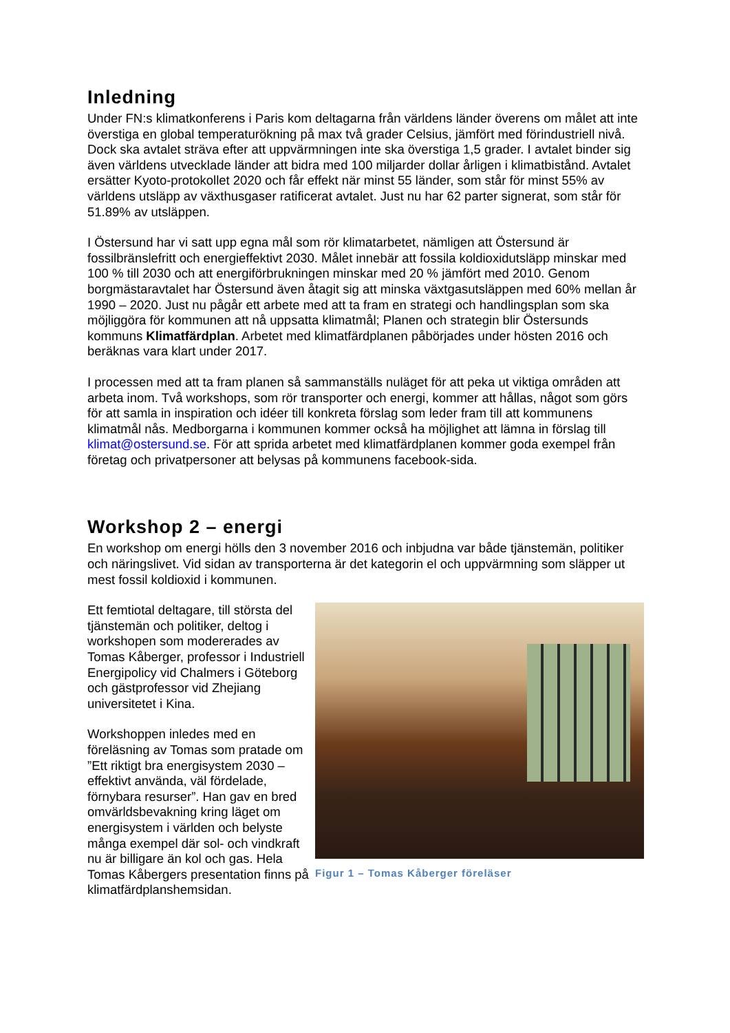Inledning
Under FN:s klimatkonferens i Paris kom deltagarna från världens länder överens om målet att inte överstiga en global temperaturökning på max två grader Celsius, jämfört med förindustriell nivå. Dock ska avtalet sträva efter att uppvärmningen inte ska överstiga 1,5 grader. I avtalet binder sig även världens utvecklade länder att bidra med 100 miljarder dollar årligen i klimatbistånd. Avtalet ersätter Kyoto-protokollet 2020 och får effekt när minst 55 länder, som står för minst 55% av världens utsläpp av växthusgaser ratificerat avtalet. Just nu har 62 parter signerat, som står för 51.89% av utsläppen.
I Östersund har vi satt upp egna mål som rör klimatarbetet, nämligen att Östersund är fossilbränslefritt och energieffektivt 2030. Målet innebär att fossila koldioxidutsläpp minskar med 100 % till 2030 och att energiförbrukningen minskar med 20 % jämfört med 2010. Genom borgmästaravtalet har Östersund även åtagit sig att minska växtgasutsläppen med 60% mellan år 1990 – 2020. Just nu pågår ett arbete med att ta fram en strategi och handlingsplan som ska möjliggöra för kommunen att nå uppsatta klimatmål; Planen och strategin blir Östersunds kommuns Klimatfärdplan. Arbetet med klimatfärdplanen påbörjades under hösten 2016 och beräknas vara klart under 2017.
I processen med att ta fram planen så sammanställs nuläget för att peka ut viktiga områden att arbeta inom. Två workshops, som rör transporter och energi, kommer att hållas, något som görs för att samla in inspiration och idéer till konkreta förslag som leder fram till att kommunens klimatmål nås. Medborgarna i kommunen kommer också ha möjlighet att lämna in förslag till klimat@ostersund.se. För att sprida arbetet med klimatfärdplanen kommer goda exempel från företag och privatpersoner att belysas på kommunens facebook-sida.
Workshop 2 – energi
En workshop om energi hölls den 3 november 2016 och inbjudna var både tjänstemän, politiker och näringslivet. Vid sidan av transporterna är det kategorin el och uppvärmning som släpper ut mest fossil koldioxid i kommunen.
Ett femtiotal deltagare, till största del tjänstemän och politiker, deltog i workshopen som modererades av Tomas Kåberger, professor i Industriell Energipolicy vid Chalmers i Göteborg och gästprofessor vid Zhejiang universitetet i Kina.
Workshoppen inledes med en föreläsning av Tomas som pratade om ”Ett riktigt bra energisystem 2030 – effektivt använda, väl fördelade, förnybara resurser”. Han gav en bred omvärldsbevakning kring läget om energisystem i världen och belyste många exempel där sol- och vindkraft nu är billigare än kol och gas. Hela Tomas Kåbergers presentation finns på klimatfärdplanshemsidan.
Figur 1 – Tomas Kåberger föreläser